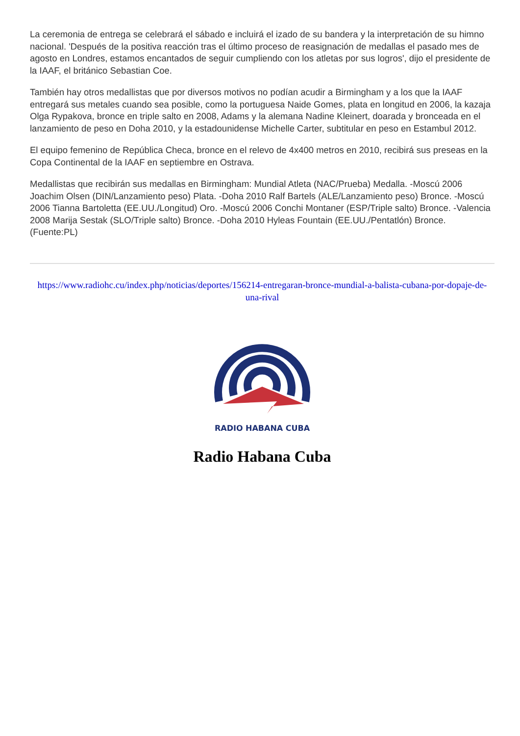La ceremonia de entrega se celebrará el sábado e incluirá el izado de su bandera y la interpretación de su himno nacional. 'Después de la positiva reacción tras el último proceso de reasignación de medallas el pasado mes de agosto en Londres, estamos encantados de seguir cumpliendo con los atletas por sus logros', dijo el presidente de la IAAF, el británico Sebastian Coe.
También hay otros medallistas que por diversos motivos no podían acudir a Birmingham y a los que la IAAF entregará sus metales cuando sea posible, como la portuguesa Naide Gomes, plata en longitud en 2006, la kazaja Olga Rypakova, bronce en triple salto en 2008, Adams y la alemana Nadine Kleinert, doarada y bronceada en el lanzamiento de peso en Doha 2010, y la estadounidense Michelle Carter, subtitular en peso en Estambul 2012.
El equipo femenino de República Checa, bronce en el relevo de 4x400 metros en 2010, recibirá sus preseas en la Copa Continental de la IAAF en septiembre en Ostrava.
Medallistas que recibirán sus medallas en Birmingham: Mundial Atleta (NAC/Prueba) Medalla. -Moscú 2006 Joachim Olsen (DIN/Lanzamiento peso) Plata. -Doha 2010 Ralf Bartels (ALE/Lanzamiento peso) Bronce. -Moscú 2006 Tianna Bartoletta (EE.UU./Longitud) Oro. -Moscú 2006 Conchi Montaner (ESP/Triple salto) Bronce. -Valencia 2008 Marija Sestak (SLO/Triple salto) Bronce. -Doha 2010 Hyleas Fountain (EE.UU./Pentatlón) Bronce. (Fuente:PL)
https://www.radiohc.cu/index.php/noticias/deportes/156214-entregaran-bronce-mundial-a-balista-cubana-por-dopaje-de-una-rival
RADIO HABANA CUBA
Radio Habana Cuba